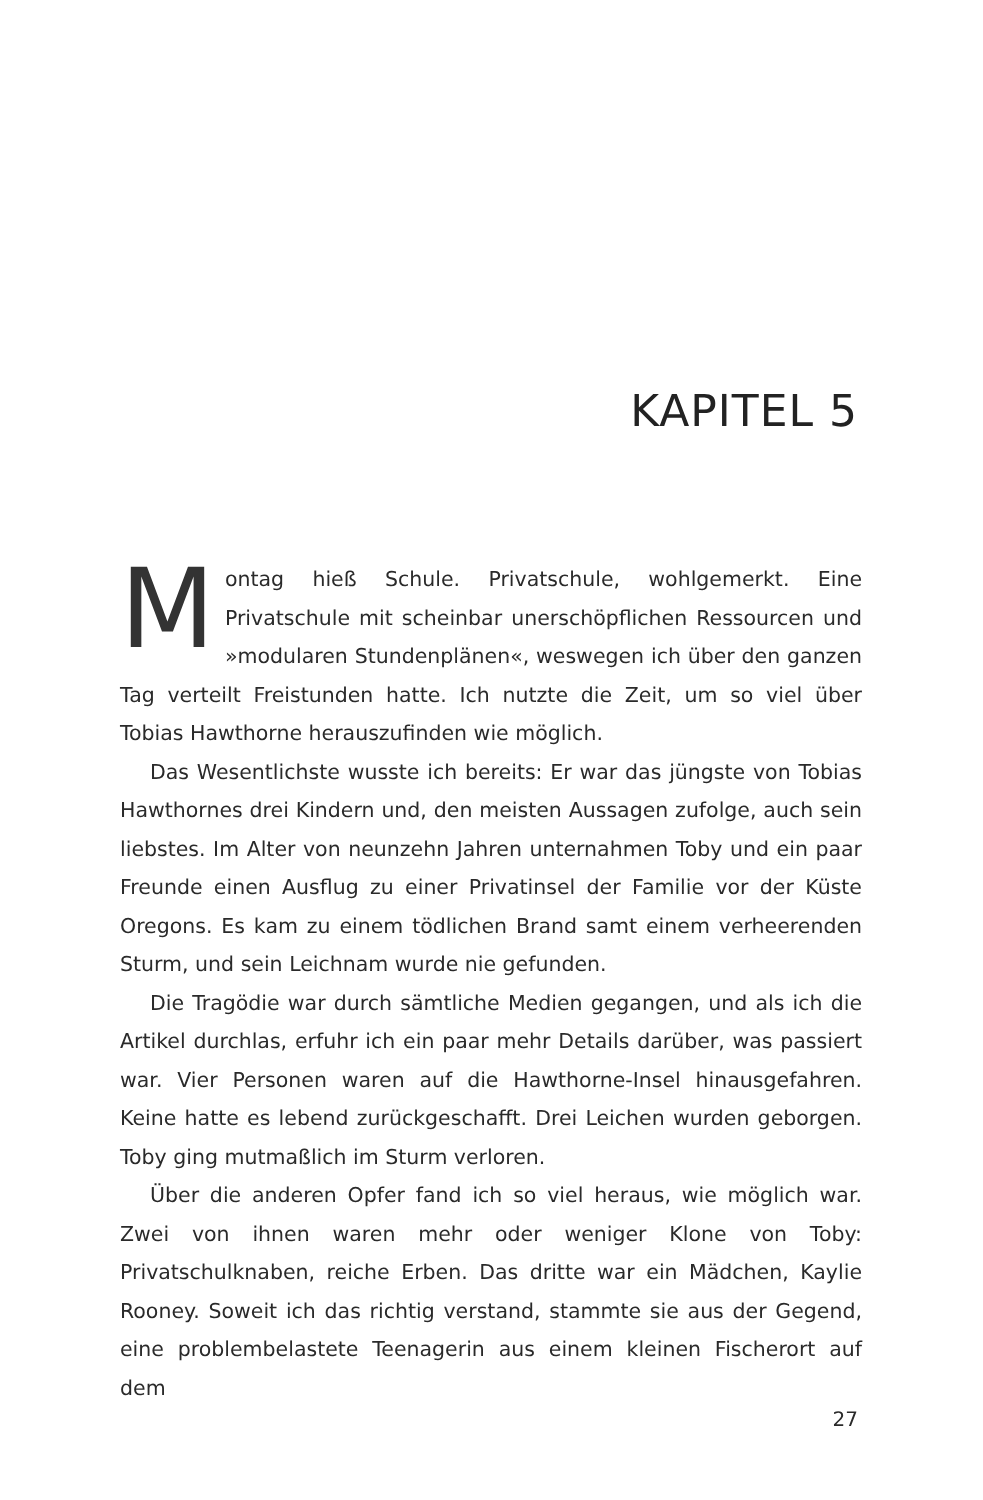KAPITEL 5
Montag hieß Schule. Privatschule, wohlgemerkt. Eine Privatschule mit scheinbar unerschöpflichen Ressourcen und »modularen Stundenplänen«, weswegen ich über den ganzen Tag verteilt Freistunden hatte. Ich nutzte die Zeit, um so viel über Tobias Hawthorne herauszufinden wie möglich.
Das Wesentlichste wusste ich bereits: Er war das jüngste von Tobias Hawthornes drei Kindern und, den meisten Aussagen zufolge, auch sein liebstes. Im Alter von neunzehn Jahren unternahmen Toby und ein paar Freunde einen Ausflug zu einer Privatinsel der Familie vor der Küste Oregons. Es kam zu einem tödlichen Brand samt einem verheerenden Sturm, und sein Leichnam wurde nie gefunden.
Die Tragödie war durch sämtliche Medien gegangen, und als ich die Artikel durchlas, erfuhr ich ein paar mehr Details darüber, was passiert war. Vier Personen waren auf die Hawthorne-Insel hinausgefahren. Keine hatte es lebend zurückgeschafft. Drei Leichen wurden geborgen. Toby ging mutmaßlich im Sturm verloren.
Über die anderen Opfer fand ich so viel heraus, wie möglich war. Zwei von ihnen waren mehr oder weniger Klone von Toby: Privatschulknaben, reiche Erben. Das dritte war ein Mädchen, Kaylie Rooney. Soweit ich das richtig verstand, stammte sie aus der Gegend, eine problembelastete Teenagerin aus einem kleinen Fischerort auf dem
27